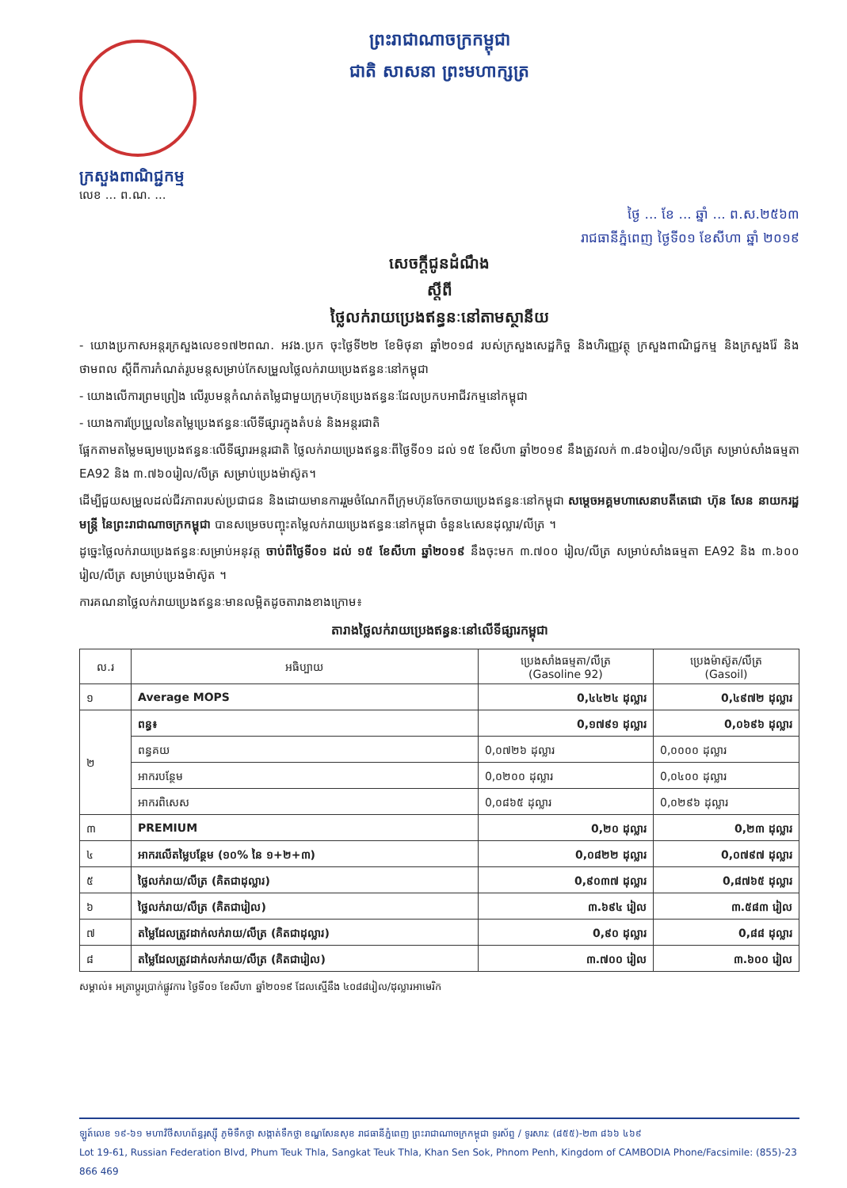ព្រះរាជាណាចក្រកម្ពុជា
ជាតិ សាសនា ព្រះមហាក្សត្រ
ក្រសួងពាណិជ្ជកម្ម
លេខ ... ព.ណ. ...
ថ្ងៃ ... ខែ ... ឆ្នាំ ... ព.ស.២៥៦៣
រាជធានីភ្នំពេញ ថ្ងៃទី០១ ខែសីហា ឆ្នាំ ២០១៩
សេចក្តីជូនដំណឹង
ស្តីពី
ថ្លៃលក់រាយប្រេងឥន្ធនៈនៅតាមស្ថានីយ
- យោងប្រកាសអន្តរក្រសួងលេខ១៧២ពណ. អវង.ប្រក ចុះថ្ងៃទី២២ ខែមិថុនា ឆ្នាំ២០១៨ របស់ក្រសួងសេដ្ឋកិច្ច និងហិរញ្ញវត្ថុ ក្រសួងពាណិជ្ជកម្ម និងក្រសួងរ៉ែ និងថាមពល ស្តីពីការកំណត់រូបមន្តសម្រាប់កែសម្រួលថ្លៃលក់រាយប្រេងឥន្ធនៈនៅកម្ពុជា
- យោងលើការព្រមព្រៀង លើរូបមន្តកំណត់តម្លៃជាមួយក្រុមហ៊ុនប្រេងឥន្ធនៈដែលប្រកបអាជីវកម្មនៅកម្ពុជា
- យោងការប្រែប្រួលនៃតម្លៃប្រេងឥន្ធនៈលើទីផ្សារក្នុងតំបន់ និងអន្តរជាតិ
ផ្អែកតាមតម្លៃមធ្យមប្រេងឥន្ធនៈលើទីផ្សារអន្តរជាតិ ថ្លៃលក់រាយប្រេងឥន្ធនៈពីថ្ងៃទី០១ ដល់ ១៥ ខែសីហា ឆ្នាំ២០១៩ នឹងត្រូវលក់ ៣.៨៦០រៀល/១លីត្រ សម្រាប់សាំងធម្មតា EA92 និង ៣.៧៦០រៀល/លីត្រ សម្រាប់ប្រេងម៉ាស៊ូត។
ដើម្បីជួយសម្រួលដល់ជីវភាពរបស់ប្រជាជន និងដោយមានការរួមចំណែកពីក្រុមហ៊ុនចែកចាយប្រេងឥន្ធនៈនៅកម្ពុជា សម្តេចអគ្គមហាសេនាបតីតេជោ ហ៊ុន សែន នាយករដ្ឋមន្ត្រី នៃព្រះរាជាណាចក្រកម្ពុជា បានសម្រេចបញ្ចុះតម្លៃលក់រាយប្រេងឥន្ធនៈនៅកម្ពុជា ចំនួន៤សេនដុល្លារ/លីត្រ ។
ដូច្នេះថ្លៃលក់រាយប្រេងឥន្ធនៈសម្រាប់អនុវត្ត ចាប់ពីថ្ងៃទី០១ ដល់ ១៥ ខែសីហា ឆ្នាំ២០១៩ នឹងចុះមក ៣.៧០០ រៀល/លីត្រ សម្រាប់សាំងធម្មតា EA92 និង ៣.៦០០ រៀល/លីត្រ សម្រាប់ប្រេងម៉ាស៊ូត ។
ការគណនាថ្លៃលក់រាយប្រេងឥន្ធនៈមានលម្អិតដូចតារាងខាងក្រោម៖
តារាងថ្លៃលក់រាយប្រេងឥន្ធនៈនៅលើទីផ្សារកម្ពុជា
| ល.រ | អធិប្បាយ | ប្រេងសាំងធម្មតា/លីត្រ (Gasoline 92) | ប្រេងម៉ាស៊ូត/លីត្រ (Gasoil) |
| --- | --- | --- | --- |
| ១ | Average MOPS | 0,៤៤២៤ ដុល្លារ | 0,៤៩៧២ ដុល្លារ |
| ២ | ពន្ធ៖ | 0,១៧៩១ ដុល្លារ | 0,០៦៩៦ ដុល្លារ |
| | ពន្ធគយ | 0,០៧២៦ ដុល្លារ | 0,០០០០ ដុល្លារ |
| | អាករបន្ថែម | 0,០២០០ ដុល្លារ | 0,០៤០០ ដុល្លារ |
| | អាករពិសេស | 0,០៨៦៥ ដុល្លារ | 0,០២៩៦ ដុល្លារ |
| ៣ | PREMIUM | 0,២០ ដុល្លារ | 0,២៣ ដុល្លារ |
| ៤ | អាករលើតម្លៃបន្ថែម (១០% នៃ ១+២+៣) | 0,០៨២២ ដុល្លារ | 0,០៧៩៧ ដុល្លារ |
| ៥ | ថ្លៃលក់រាយ/លីត្រ (គិតជាដុល្លារ) | 0,៩០៣៧ ដុល្លារ | 0,៨៧៦៥ ដុល្លារ |
| ៦ | ថ្លៃលក់រាយ/លីត្រ (គិតជារៀល) | ៣.៦៩៤ រៀល | ៣.៥៨៣ រៀល |
| ៧ | តម្លៃដែលត្រូវដាក់លក់រាយ/លីត្រ (គិតជាដុល្លារ) | 0,៩០ ដុល្លារ | 0,៨៨ ដុល្លារ |
| ៨ | តម្លៃដែលត្រូវដាក់លក់រាយ/លីត្រ (គិតជារៀល) | ៣.៧០០ រៀល | ៣.៦០០ រៀល |
សម្គាល់៖ អត្រាប្តូរប្រាក់ផ្លូវការ ថ្ងៃទី០១ ខែសីហា ឆ្នាំ២០១៩ ដែលស្មើនឹង ៤០៨៨រៀល/ដុល្លារអាមេរិក
ឡូត៍លេខ ១៩-៦១ មហាវិថីសហព័ន្ធរុស្ស៊ី ភូមិទឹកថ្លា សង្កាត់ទឹកថ្លា ខណ្ឌសែនសុខ រាជធានីភ្នំពេញ ព្រះរាជាណាចក្រកម្ពុជា ទូរស័ព្ទ / ទូរសារ: (៨៥៥)-២៣ ៨៦៦ ៤៦៩
Lot 19-61, Russian Federation Blvd, Phum Teuk Thla, Sangkat Teuk Thla, Khan Sen Sok, Phnom Penh, Kingdom of CAMBODIA Phone/Facsimile: (855)-23 866 469